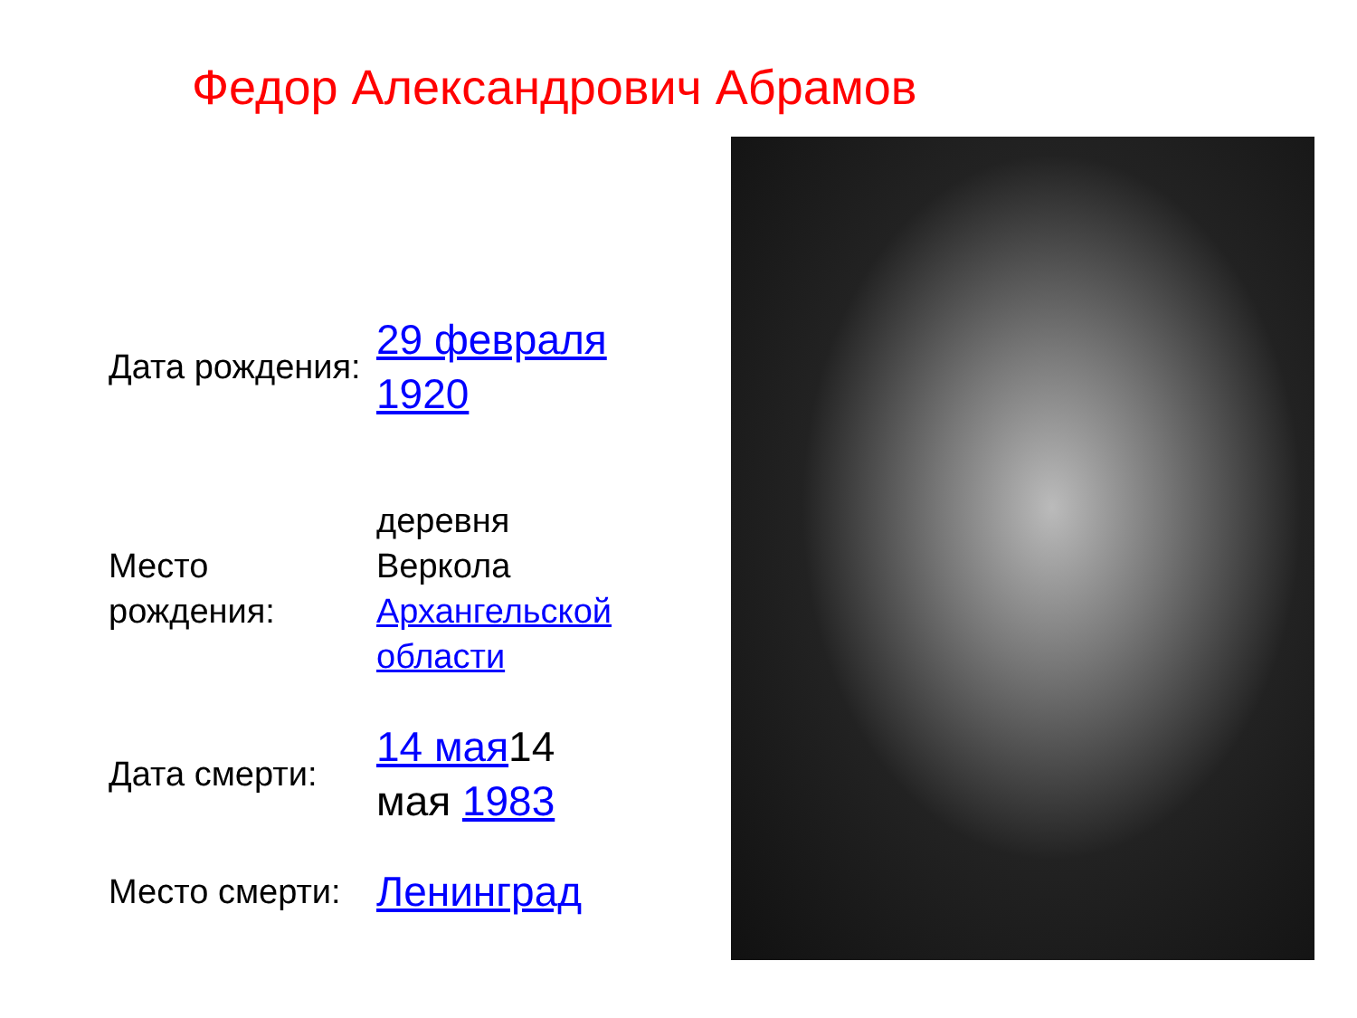Федор Александрович Абрамов
| Дата рождения: | 29 февраля 1920 |
| Место рождения: | деревня Веркола Архангельской области |
| Дата смерти: | 14 мая 14 мая 1983 |
| Место смерти: | Ленинград |